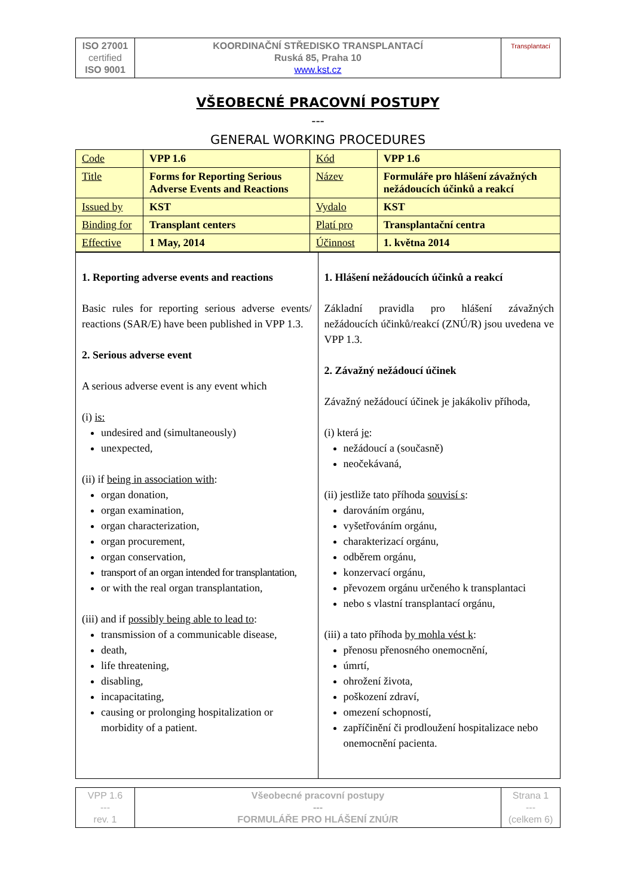| ISO 27001 certified ISO 9001 | KOORDINAČNÍ STŘEDISKO TRANSPLANTACÍ Ruská 85, Praha 10 www.kst.cz | Transplantací |
VŠEOBECNÉ PRACOVNÍ POSTUPY
---
GENERAL WORKING PROCEDURES
| Code | VPP 1.6 | Kód | VPP 1.6 |
| Title | Forms for Reporting Serious Adverse Events and Reactions | Název | Formuláře pro hlášení závažných nežádoucích účinků a reakcí |
| Issued by | KST | Vydalo | KST |
| Binding for | Transplant centers | Platí pro | Transplantační centra |
| Effective | 1 May, 2014 | Účinnost | 1. května 2014 |
| 1. Reporting adverse events and reactions Basic rules for reporting serious adverse events/ reactions (SAR/E) have been published in VPP 1.3. 2. Serious adverse event A serious adverse event is any event which (i) is: undesired and (simultaneously) unexpected, (ii) if being in association with : organ donation, organ examination, organ characterization, organ procurement, organ conservation, transport of an organ intended for transplantation, or with the real organ transplantation, (iii) and if possibly being able to lead to : transmission of a communicable disease, death, life threatening, disabling, incapacitating, causing or prolonging hospitalization or morbidity of a patient. | 1. Hlášení nežádoucích účinků a reakcí Základní pravidla pro hlášení závažných nežádoucích účinků/reakcí (ZNÚ/R) jsou uvedena ve VPP 1.3. 2. Závažný nežádoucí účinek Závažný nežádoucí účinek je jakákoliv příhoda, (i) která je : nežádoucí a (současně) neočekávaná, (ii) jestliže tato příhoda souvisí s : darováním orgánu, vyšetřováním orgánu, charakterizací orgánu, odběrem orgánu, konzervací orgánu, převozem orgánu určeného k transplantaci nebo s vlastní transplantací orgánu, (iii) a tato příhoda by mohla vést k : přenosu přenosného onemocnění, úmrtí, ohrožení života, poškození zdraví, omezení schopností, zapříčinění či prodloužení hospitalizace nebo onemocnění pacienta. |
| VPP 1.6 --- rev. 1 | Všeobecné pracovní postupy --- FORMULÁŘE PRO HLÁŠENÍ ZNÚ/R | Strana 1 --- (celkem 6) |